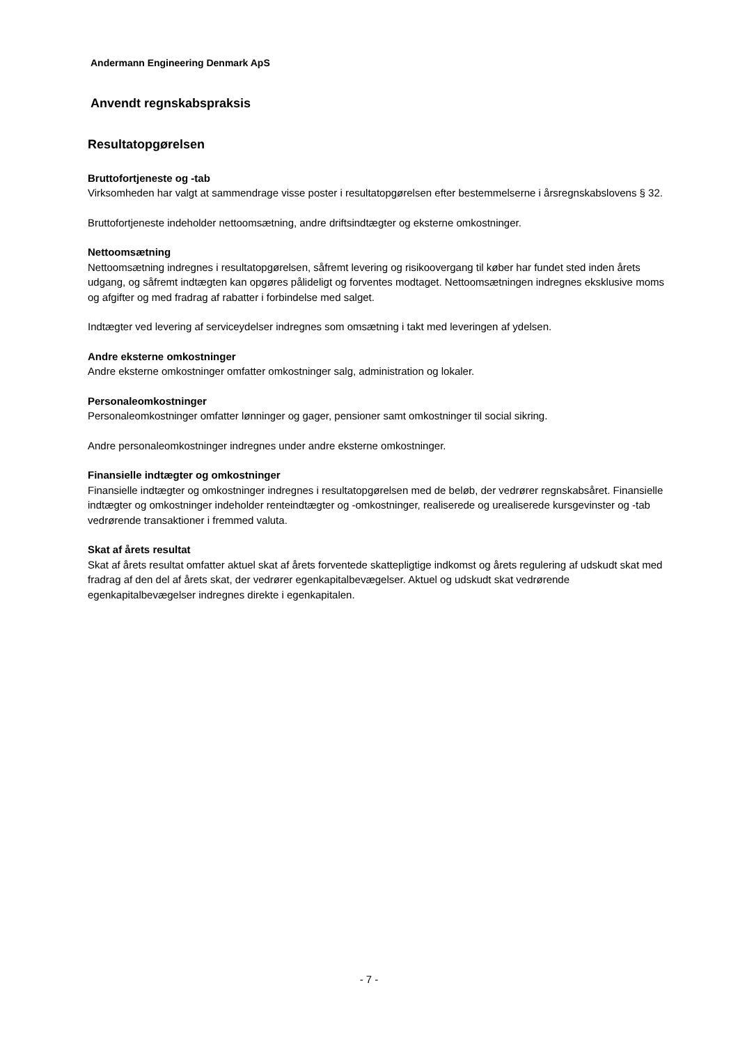Andermann Engineering Denmark ApS
Anvendt regnskabspraksis
Resultatopgørelsen
Bruttofortjeneste og -tab
Virksomheden har valgt at sammendrage visse poster i resultatopgørelsen efter bestemmelserne i årsregnskabslovens § 32.
Bruttofortjeneste indeholder nettoomsætning, andre driftsindtægter og eksterne omkostninger.
Nettoomsætning
Nettoomsætning indregnes i resultatopgørelsen, såfremt levering og risikoovergang til køber har fundet sted inden årets udgang, og såfremt indtægten kan opgøres pålideligt og forventes modtaget. Nettoomsætningen indregnes eksklusive moms og afgifter og med fradrag af rabatter i forbindelse med salget.
Indtægter ved levering af serviceydelser indregnes som omsætning i takt med leveringen af ydelsen.
Andre eksterne omkostninger
Andre eksterne omkostninger omfatter omkostninger salg, administration og lokaler.
Personaleomkostninger
Personaleomkostninger omfatter lønninger og gager, pensioner samt omkostninger til social sikring.
Andre personaleomkostninger indregnes under andre eksterne omkostninger.
Finansielle indtægter og omkostninger
Finansielle indtægter og omkostninger indregnes i resultatopgørelsen med de beløb, der vedrører regnskabsåret. Finansielle indtægter og omkostninger indeholder renteindtægter og -omkostninger, realiserede og urealiserede kursgevinster og -tab vedrørende transaktioner i fremmed valuta.
Skat af årets resultat
Skat af årets resultat omfatter aktuel skat af årets forventede skattepligtige indkomst og årets regulering af udskudt skat med fradrag af den del af årets skat, der vedrører egenkapitalbevægelser. Aktuel og udskudt skat vedrørende egenkapitalbevægelser indregnes direkte i egenkapitalen.
- 7 -